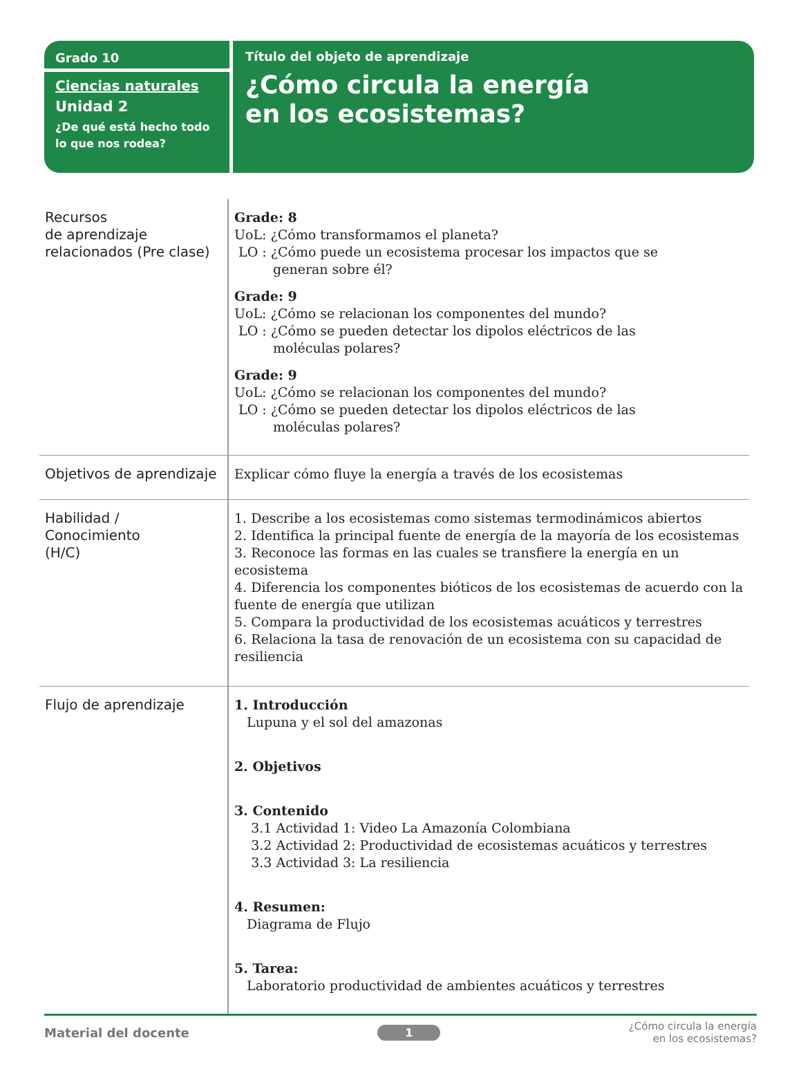Grado 10
Ciencias naturales
Unidad 2
¿De qué está hecho todo lo que nos rodea?
Título del objeto de aprendizaje
¿Cómo circula la energía
en los ecosistemas?
| Recursos de aprendizaje relacionados (Pre clase) | Grade: 8 UoL: ¿Cómo transformamos el planeta? LO : ¿Cómo puede un ecosistema procesar los impactos que se generan sobre él? Grade: 9 UoL: ¿Cómo se relacionan los componentes del mundo? LO : ¿Cómo se pueden detectar los dipolos eléctricos de las moléculas polares? Grade: 9 UoL: ¿Cómo se relacionan los componentes del mundo? LO : ¿Cómo se pueden detectar los dipolos eléctricos de las moléculas polares? |
| Objetivos de aprendizaje | Explicar cómo fluye la energía a través de los ecosistemas |
| Habilidad / Conocimiento (H/C) | 1. Describe a los ecosistemas como sistemas termodinámicos abiertos 2. Identifica la principal fuente de energía de la mayoría de los ecosistemas 3. Reconoce las formas en las cuales se transfiere la energía en un ecosistema 4. Diferencia los componentes bióticos de los ecosistemas de acuerdo con la fuente de energía que utilizan 5. Compara la productividad de los ecosistemas acuáticos y terrestres 6. Relaciona la tasa de renovación de un ecosistema con su capacidad de resiliencia |
| Flujo de aprendizaje | 1. Introducción Lupuna y el sol del amazonas 2. Objetivos 3. Contenido 3.1 Actividad 1: Video La Amazonía Colombiana 3.2 Actividad 2: Productividad de ecosistemas acuáticos y terrestres 3.3 Actividad 3: La resiliencia 4. Resumen: Diagrama de Flujo 5. Tarea: Laboratorio productividad de ambientes acuáticos y terrestres |
Material del docente 1 ¿Cómo circula la energía
en los ecosistemas?